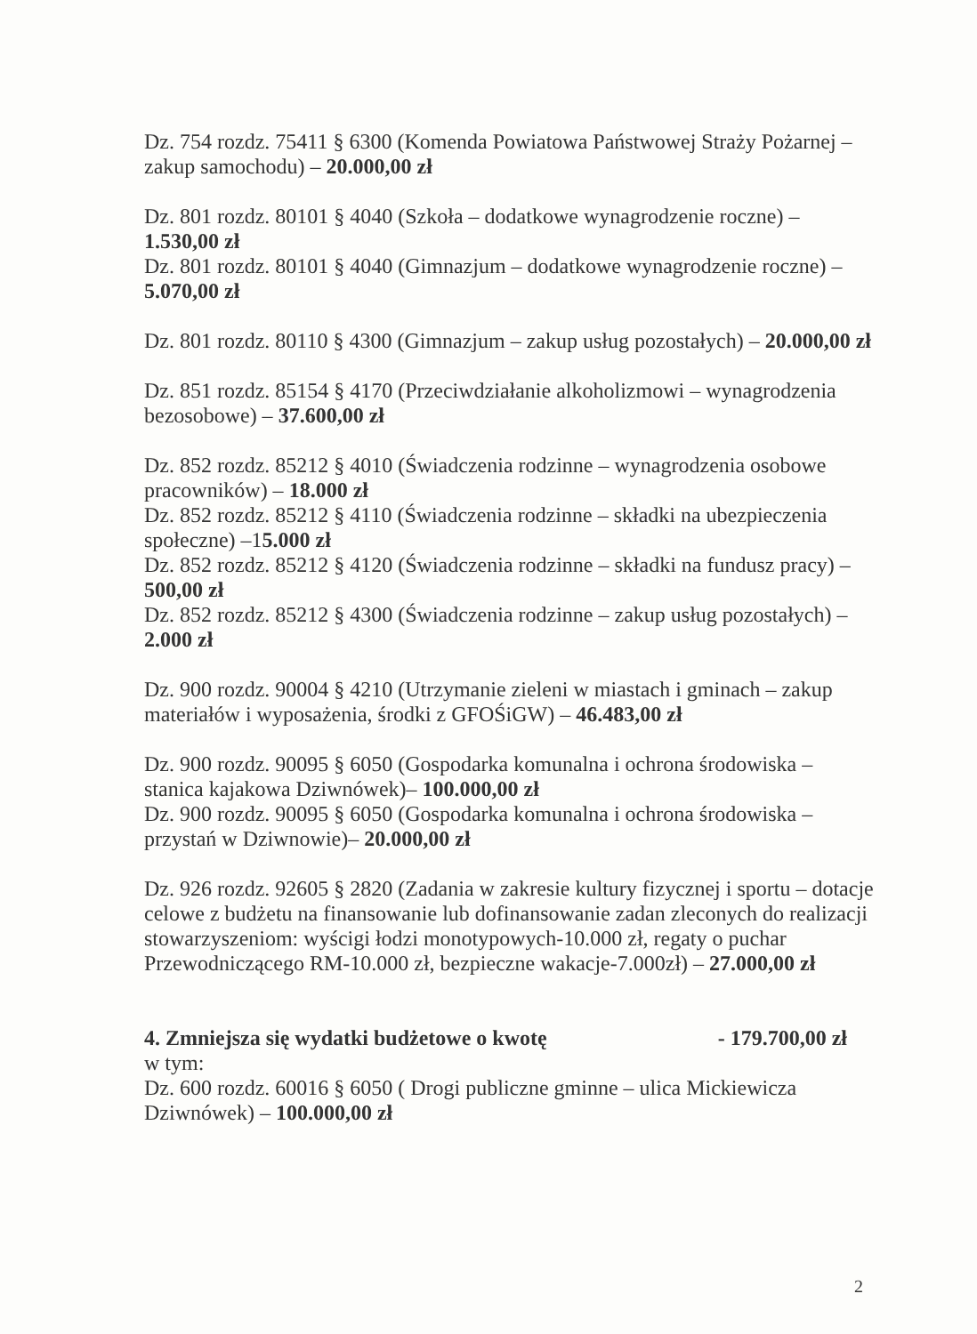Dz. 754 rozdz. 75411 § 6300 (Komenda Powiatowa Państwowej Straży Pożarnej – zakup samochodu) – 20.000,00 zł
Dz. 801 rozdz. 80101 § 4040 (Szkoła – dodatkowe wynagrodzenie roczne) – 1.530,00 zł
Dz. 801 rozdz. 80101 § 4040 (Gimnazjum – dodatkowe wynagrodzenie roczne) – 5.070,00 zł
Dz. 801 rozdz. 80110 § 4300 (Gimnazjum – zakup usług pozostałych) – 20.000,00 zł
Dz. 851 rozdz. 85154 § 4170 (Przeciwdziałanie alkoholizmowi – wynagrodzenia bezosobowe) – 37.600,00 zł
Dz. 852 rozdz. 85212 § 4010 (Świadczenia rodzinne – wynagrodzenia osobowe pracowników) – 18.000 zł
Dz. 852 rozdz. 85212 § 4110 (Świadczenia rodzinne – składki na ubezpieczenia społeczne) –15.000 zł
Dz. 852 rozdz. 85212 § 4120 (Świadczenia rodzinne – składki na fundusz pracy) –500,00 zł
Dz. 852 rozdz. 85212 § 4300 (Świadczenia rodzinne – zakup usług pozostałych) – 2.000 zł
Dz. 900 rozdz. 90004 § 4210 (Utrzymanie zieleni w miastach i gminach – zakup materiałów i wyposażenia, środki z GFOŚiGW) – 46.483,00 zł
Dz. 900 rozdz. 90095 § 6050 (Gospodarka komunalna i ochrona środowiska – stanica kajakowa Dziwnówek)– 100.000,00 zł
Dz. 900 rozdz. 90095 § 6050 (Gospodarka komunalna i ochrona środowiska – przystań w Dziwnowie)– 20.000,00 zł
Dz. 926 rozdz. 92605 § 2820 (Zadania w zakresie kultury fizycznej i sportu – dotacje celowe z budżetu na finansowanie lub dofinansowanie zadan zleconych do realizacji stowarzyszeniom: wyścigi łodzi monotypowych-10.000 zł, regaty o puchar Przewodniczącego RM-10.000 zł, bezpieczne wakacje-7.000zł) – 27.000,00 zł
4. Zmniejsza się wydatki budżetowe o kwotę - 179.700,00 zł
w tym:
Dz. 600 rozdz. 60016 § 6050 ( Drogi publiczne gminne – ulica Mickiewicza Dziwnówek) – 100.000,00 zł
2